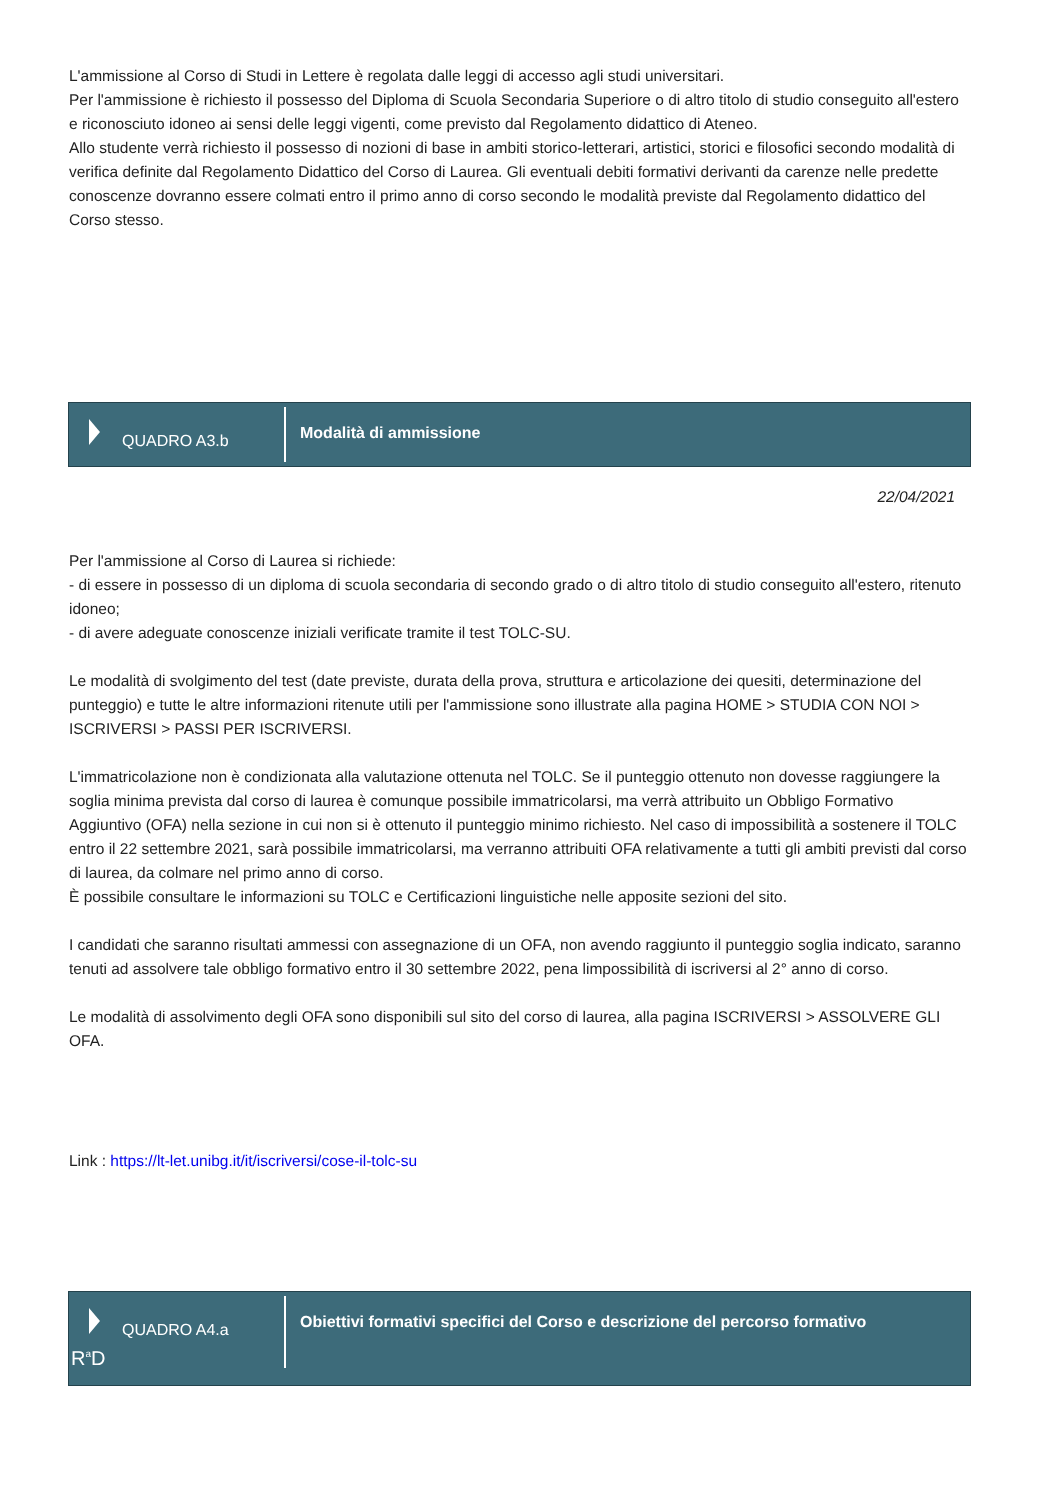L'ammissione al Corso di Studi in Lettere è regolata dalle leggi di accesso agli studi universitari.
Per l'ammissione è richiesto il possesso del Diploma di Scuola Secondaria Superiore o di altro titolo di studio conseguito all'estero e riconosciuto idoneo ai sensi delle leggi vigenti, come previsto dal Regolamento didattico di Ateneo.
Allo studente verrà richiesto il possesso di nozioni di base in ambiti storico-letterari, artistici, storici e filosofici secondo modalità di verifica definite dal Regolamento Didattico del Corso di Laurea. Gli eventuali debiti formativi derivanti da carenze nelle predette conoscenze dovranno essere colmati entro il primo anno di corso secondo le modalità previste dal Regolamento didattico del Corso stesso.
QUADRO A3.b
Modalità di ammissione
22/04/2021
Per l'ammissione al Corso di Laurea si richiede:
- di essere in possesso di un diploma di scuola secondaria di secondo grado o di altro titolo di studio conseguito all'estero, ritenuto idoneo;
- di avere adeguate conoscenze iniziali verificate tramite il test TOLC-SU.
Le modalità di svolgimento del test (date previste, durata della prova, struttura e articolazione dei quesiti, determinazione del punteggio) e tutte le altre informazioni ritenute utili per l'ammissione sono illustrate alla pagina HOME > STUDIA CON NOI > ISCRIVERSI > PASSI PER ISCRIVERSI.
L'immatricolazione non è condizionata alla valutazione ottenuta nel TOLC. Se il punteggio ottenuto non dovesse raggiungere la soglia minima prevista dal corso di laurea è comunque possibile immatricolarsi, ma verrà attribuito un Obbligo Formativo Aggiuntivo (OFA) nella sezione in cui non si è ottenuto il punteggio minimo richiesto. Nel caso di impossibilità a sostenere il TOLC entro il 22 settembre 2021, sarà possibile immatricolarsi, ma verranno attribuiti OFA relativamente a tutti gli ambiti previsti dal corso di laurea, da colmare nel primo anno di corso.
È possibile consultare le informazioni su TOLC e Certificazioni linguistiche nelle apposite sezioni del sito.
I candidati che saranno risultati ammessi con assegnazione di un OFA, non avendo raggiunto il punteggio soglia indicato, saranno tenuti ad assolvere tale obbligo formativo entro il 30 settembre 2022, pena limpossibilità di iscriversi al 2° anno di corso.
Le modalità di assolvimento degli OFA sono disponibili sul sito del corso di laurea, alla pagina ISCRIVERSI > ASSOLVERE GLI OFA.
Link : https://lt-let.unibg.it/it/iscriversi/cose-il-tolc-su
QUADRO A4.a
R<sup>a</sup>D
Obiettivi formativi specifici del Corso e descrizione del percorso formativo